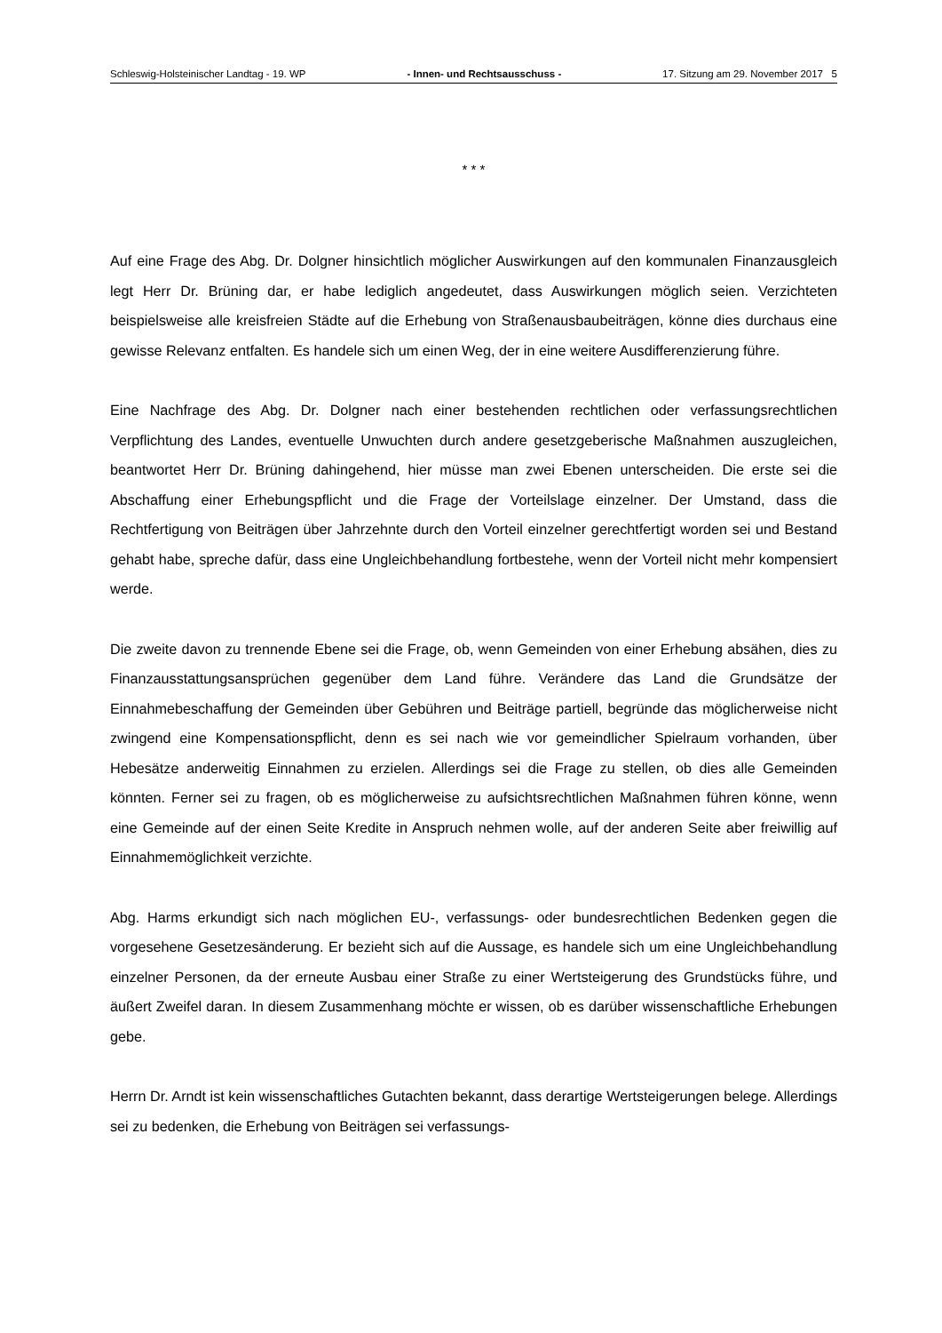Schleswig-Holsteinischer Landtag - 19. WP - Innen- und Rechtsausschuss - 17. Sitzung am 29. November 2017 5
* * *
Auf eine Frage des Abg. Dr. Dolgner hinsichtlich möglicher Auswirkungen auf den kommunalen Finanzausgleich legt Herr Dr. Brüning dar, er habe lediglich angedeutet, dass Auswirkungen möglich seien. Verzichteten beispielsweise alle kreisfreien Städte auf die Erhebung von Straßenausbaubeiträgen, könne dies durchaus eine gewisse Relevanz entfalten. Es handele sich um einen Weg, der in eine weitere Ausdifferenzierung führe.
Eine Nachfrage des Abg. Dr. Dolgner nach einer bestehenden rechtlichen oder verfassungsrechtlichen Verpflichtung des Landes, eventuelle Unwuchten durch andere gesetzgeberische Maßnahmen auszugleichen, beantwortet Herr Dr. Brüning dahingehend, hier müsse man zwei Ebenen unterscheiden. Die erste sei die Abschaffung einer Erhebungspflicht und die Frage der Vorteilslage einzelner. Der Umstand, dass die Rechtfertigung von Beiträgen über Jahrzehnte durch den Vorteil einzelner gerechtfertigt worden sei und Bestand gehabt habe, spreche dafür, dass eine Ungleichbehandlung fortbestehe, wenn der Vorteil nicht mehr kompensiert werde.
Die zweite davon zu trennende Ebene sei die Frage, ob, wenn Gemeinden von einer Erhebung absähen, dies zu Finanzausstattungsansprüchen gegenüber dem Land führe. Verändere das Land die Grundsätze der Einnahmebeschaffung der Gemeinden über Gebühren und Beiträge partiell, begründe das möglicherweise nicht zwingend eine Kompensationspflicht, denn es sei nach wie vor gemeindlicher Spielraum vorhanden, über Hebesätze anderweitig Einnahmen zu erzielen. Allerdings sei die Frage zu stellen, ob dies alle Gemeinden könnten. Ferner sei zu fragen, ob es möglicherweise zu aufsichtsrechtlichen Maßnahmen führen könne, wenn eine Gemeinde auf der einen Seite Kredite in Anspruch nehmen wolle, auf der anderen Seite aber freiwillig auf Einnahmemöglichkeit verzichte.
Abg. Harms erkundigt sich nach möglichen EU-, verfassungs- oder bundesrechtlichen Bedenken gegen die vorgesehene Gesetzesänderung. Er bezieht sich auf die Aussage, es handele sich um eine Ungleichbehandlung einzelner Personen, da der erneute Ausbau einer Straße zu einer Wertsteigerung des Grundstücks führe, und äußert Zweifel daran. In diesem Zusammenhang möchte er wissen, ob es darüber wissenschaftliche Erhebungen gebe.
Herrn Dr. Arndt ist kein wissenschaftliches Gutachten bekannt, dass derartige Wertsteigerungen belege. Allerdings sei zu bedenken, die Erhebung von Beiträgen sei verfassungs-